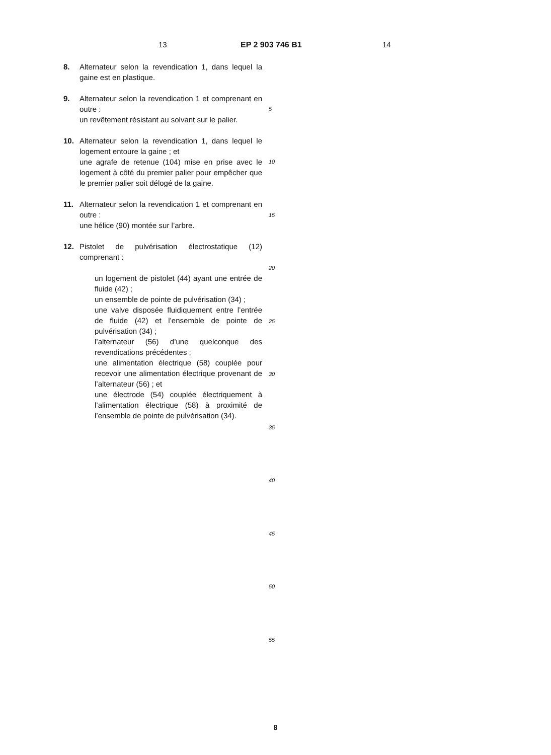13 EP 2 903 746 B1 14
8. Alternateur selon la revendication 1, dans lequel la gaine est en plastique.
9. Alternateur selon la revendication 1 et comprenant en outre :
un revêtement résistant au solvant sur le palier.
10. Alternateur selon la revendication 1, dans lequel le logement entoure la gaine ; et
une agrafe de retenue (104) mise en prise avec le logement à côté du premier palier pour empêcher que le premier palier soit délogé de la gaine.
11. Alternateur selon la revendication 1 et comprenant en outre :
une hélice (90) montée sur l’arbre.
12. Pistolet de pulvérisation électrostatique (12) comprenant :
un logement de pistolet (44) ayant une entrée de fluide (42) ;
un ensemble de pointe de pulvérisation (34) ;
une valve disposée fluidiquement entre l’entrée de fluide (42) et l’ensemble de pointe de pulvérisation (34) ;
l’alternateur (56) d’une quelconque des revendications précédentes ;
une alimentation électrique (58) couplée pour recevoir une alimentation électrique provenant de l’alternateur (56) ; et
une électrode (54) couplée électriquement à l’alimentation électrique (58) à proximité de l’ensemble de pointe de pulvérisation (34).
5
10
15
20
25
30
35
40
45
50
55
8